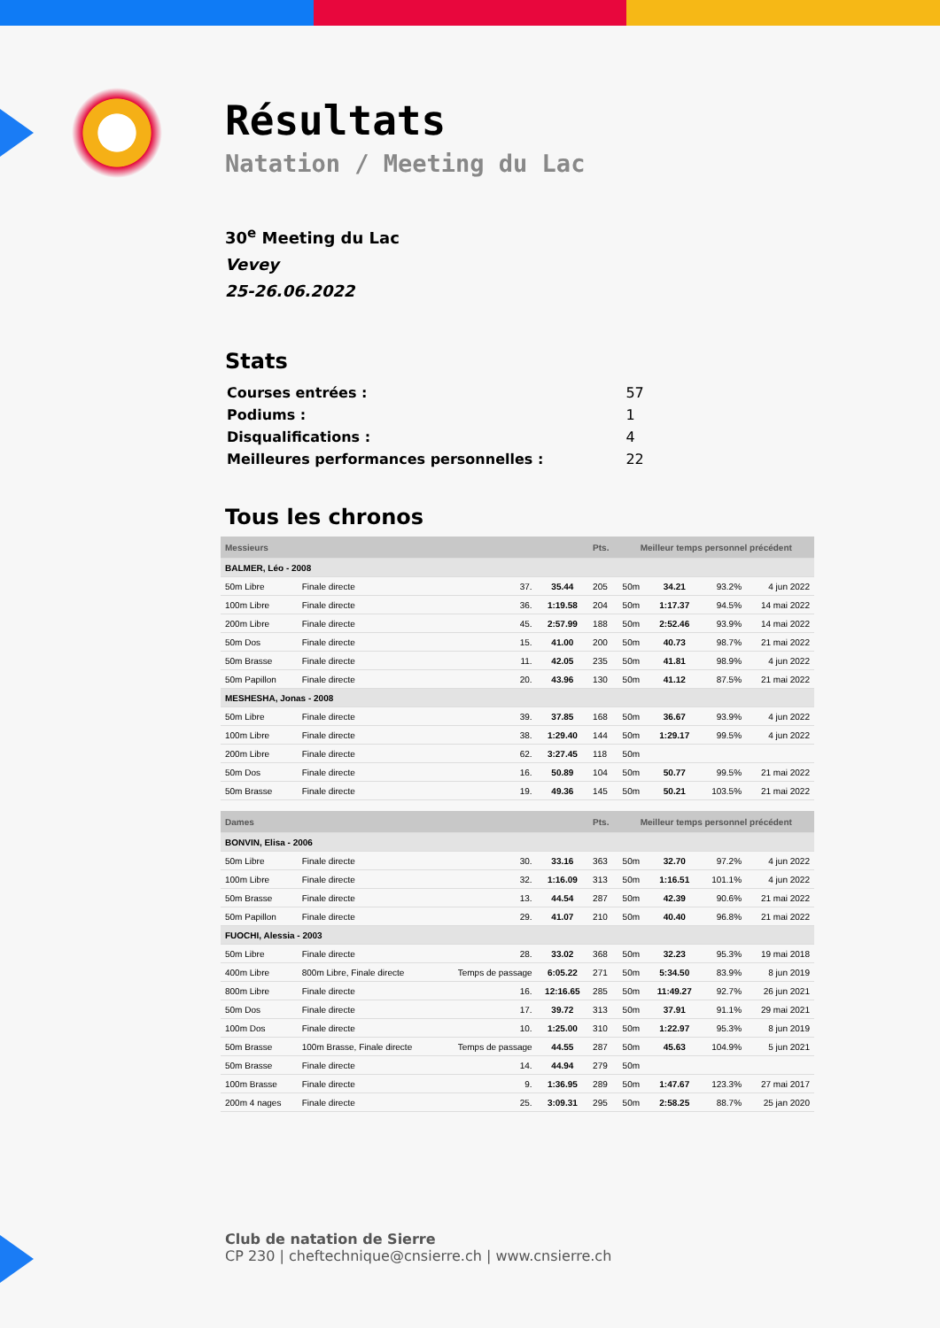Résultats
Natation / Meeting du Lac
30<sup>e</sup> Meeting du Lac
Vevey
25-26.06.2022
Stats
| Courses entrées : | 57 |
| Podiums : | 1 |
| Disqualifications : | 4 |
| Meilleures performances personnelles : | 22 |
Tous les chronos
| Messieurs | | | | | Pts. | Meilleur temps personnel précédent | | | |
| BALMER, Léo - 2008 | | | | | | | | | |
| 50m Libre | Finale directe | | 37. | 35.44 | 205 | 50m | 34.21 | 93.2% | 4 jun 2022 |
| 100m Libre | Finale directe | | 36. | 1:19.58 | 204 | 50m | 1:17.37 | 94.5% | 14 mai 2022 |
| 200m Libre | Finale directe | | 45. | 2:57.99 | 188 | 50m | 2:52.46 | 93.9% | 14 mai 2022 |
| 50m Dos | Finale directe | | 15. | 41.00 | 200 | 50m | 40.73 | 98.7% | 21 mai 2022 |
| 50m Brasse | Finale directe | | 11. | 42.05 | 235 | 50m | 41.81 | 98.9% | 4 jun 2022 |
| 50m Papillon | Finale directe | | 20. | 43.96 | 130 | 50m | 41.12 | 87.5% | 21 mai 2022 |
| MESHESHA, Jonas - 2008 | | | | | | | | | |
| 50m Libre | Finale directe | | 39. | 37.85 | 168 | 50m | 36.67 | 93.9% | 4 jun 2022 |
| 100m Libre | Finale directe | | 38. | 1:29.40 | 144 | 50m | 1:29.17 | 99.5% | 4 jun 2022 |
| 200m Libre | Finale directe | | 62. | 3:27.45 | 118 | 50m | | | |
| 50m Dos | Finale directe | | 16. | 50.89 | 104 | 50m | 50.77 | 99.5% | 21 mai 2022 |
| 50m Brasse | Finale directe | | 19. | 49.36 | 145 | 50m | 50.21 | 103.5% | 21 mai 2022 |
| Dames | | | | | Pts. | Meilleur temps personnel précédent | | | |
| BONVIN, Elisa - 2006 | | | | | | | | | |
| 50m Libre | Finale directe | | 30. | 33.16 | 363 | 50m | 32.70 | 97.2% | 4 jun 2022 |
| 100m Libre | Finale directe | | 32. | 1:16.09 | 313 | 50m | 1:16.51 | 101.1% | 4 jun 2022 |
| 50m Brasse | Finale directe | | 13. | 44.54 | 287 | 50m | 42.39 | 90.6% | 21 mai 2022 |
| 50m Papillon | Finale directe | | 29. | 41.07 | 210 | 50m | 40.40 | 96.8% | 21 mai 2022 |
| FUOCHI, Alessia - 2003 | | | | | | | | | |
| 50m Libre | Finale directe | | 28. | 33.02 | 368 | 50m | 32.23 | 95.3% | 19 mai 2018 |
| 400m Libre | 800m Libre, Finale directe | Temps de passage | | 6:05.22 | 271 | 50m | 5:34.50 | 83.9% | 8 jun 2019 |
| 800m Libre | Finale directe | | 16. | 12:16.65 | 285 | 50m | 11:49.27 | 92.7% | 26 jun 2021 |
| 50m Dos | Finale directe | | 17. | 39.72 | 313 | 50m | 37.91 | 91.1% | 29 mai 2021 |
| 100m Dos | Finale directe | | 10. | 1:25.00 | 310 | 50m | 1:22.97 | 95.3% | 8 jun 2019 |
| 50m Brasse | 100m Brasse, Finale directe | Temps de passage | | 44.55 | 287 | 50m | 45.63 | 104.9% | 5 jun 2021 |
| 50m Brasse | Finale directe | | 14. | 44.94 | 279 | 50m | | | |
| 100m Brasse | Finale directe | | 9. | 1:36.95 | 289 | 50m | 1:47.67 | 123.3% | 27 mai 2017 |
| 200m 4 nages | Finale directe | | 25. | 3:09.31 | 295 | 50m | 2:58.25 | 88.7% | 25 jan 2020 |
Club de natation de Sierre
CP 230 | cheftechnique@cnsierre.ch | www.cnsierre.ch